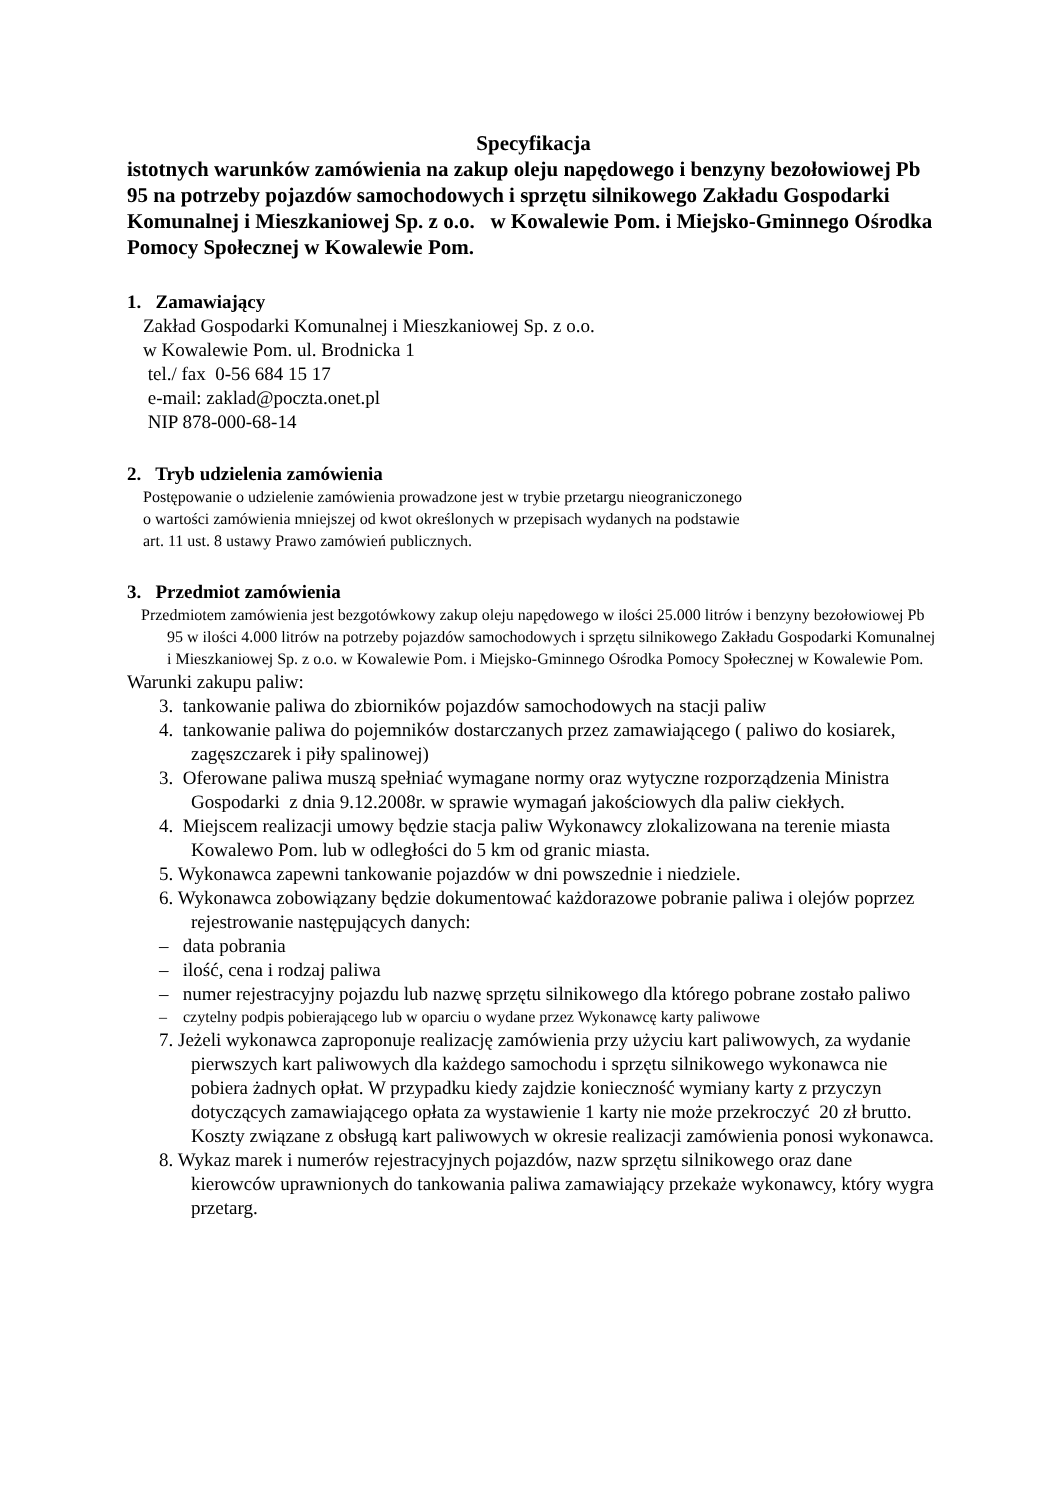Specyfikacja
istotnych warunków zamówienia na zakup oleju napędowego i benzyny bezołowiowej Pb 95 na potrzeby pojazdów samochodowych i sprzętu silnikowego Zakładu Gospodarki Komunalnej i Mieszkaniowej Sp. z o.o. w Kowalewie Pom. i Miejsko-Gminnego Ośrodka Pomocy Społecznej w Kowalewie Pom.
1. Zamawiający
Zakład Gospodarki Komunalnej i Mieszkaniowej Sp. z o.o.
w Kowalewie Pom. ul. Brodnicka 1
tel./ fax 0-56 684 15 17
e-mail: zaklad@poczta.onet.pl
NIP 878-000-68-14
2. Tryb udzielenia zamówienia
Postępowanie o udzielenie zamówienia prowadzone jest w trybie przetargu nieograniczonego
o wartości zamówienia mniejszej od kwot określonych w przepisach wydanych na podstawie
art. 11 ust. 8 ustawy Prawo zamówień publicznych.
3. Przedmiot zamówienia
Przedmiotem zamówienia jest bezgotówkowy zakup oleju napędowego w ilości 25.000 litrów i benzyny bezołowiowej Pb 95 w ilości 4.000 litrów na potrzeby pojazdów samochodowych i sprzętu silnikowego Zakładu Gospodarki Komunalnej i Mieszkaniowej Sp. z o.o. w Kowalewie Pom. i Miejsko-Gminnego Ośrodka Pomocy Społecznej w Kowalewie Pom.
Warunki zakupu paliw:
3. tankowanie paliwa do zbiorników pojazdów samochodowych na stacji paliw
4. tankowanie paliwa do pojemników dostarczanych przez zamawiającego ( paliwo do kosiarek, zagęszczarek i piły spalinowej)
3. Oferowane paliwa muszą spełniać wymagane normy oraz wytyczne rozporządzenia Ministra Gospodarki z dnia 9.12.2008r. w sprawie wymagań jakościowych dla paliw ciekłych.
4. Miejscem realizacji umowy będzie stacja paliw Wykonawcy zlokalizowana na terenie miasta Kowalewo Pom. lub w odległości do 5 km od granic miasta.
5. Wykonawca zapewni tankowanie pojazdów w dni powszednie i niedziele.
6. Wykonawca zobowiązany będzie dokumentować każdorazowe pobranie paliwa i olejów poprzez rejestrowanie następujących danych:
– data pobrania
– ilość, cena i rodzaj paliwa
– numer rejestracyjny pojazdu lub nazwę sprzętu silnikowego dla którego pobrane zostało paliwo
– czytelny podpis pobierającego lub w oparciu o wydane przez Wykonawcę karty paliwowe
7. Jeżeli wykonawca zaproponuje realizację zamówienia przy użyciu kart paliwowych, za wydanie pierwszych kart paliwowych dla każdego samochodu i sprzętu silnikowego wykonawca nie pobiera żadnych opłat. W przypadku kiedy zajdzie konieczność wymiany karty z przyczyn dotyczących zamawiającego opłata za wystawienie 1 karty nie może przekroczyć 20 zł brutto. Koszty związane z obsługą kart paliwowych w okresie realizacji zamówienia ponosi wykonawca.
8. Wykaz marek i numerów rejestracyjnych pojazdów, nazw sprzętu silnikowego oraz dane kierowców uprawnionych do tankowania paliwa zamawiający przekaże wykonawcy, który wygra przetarg.